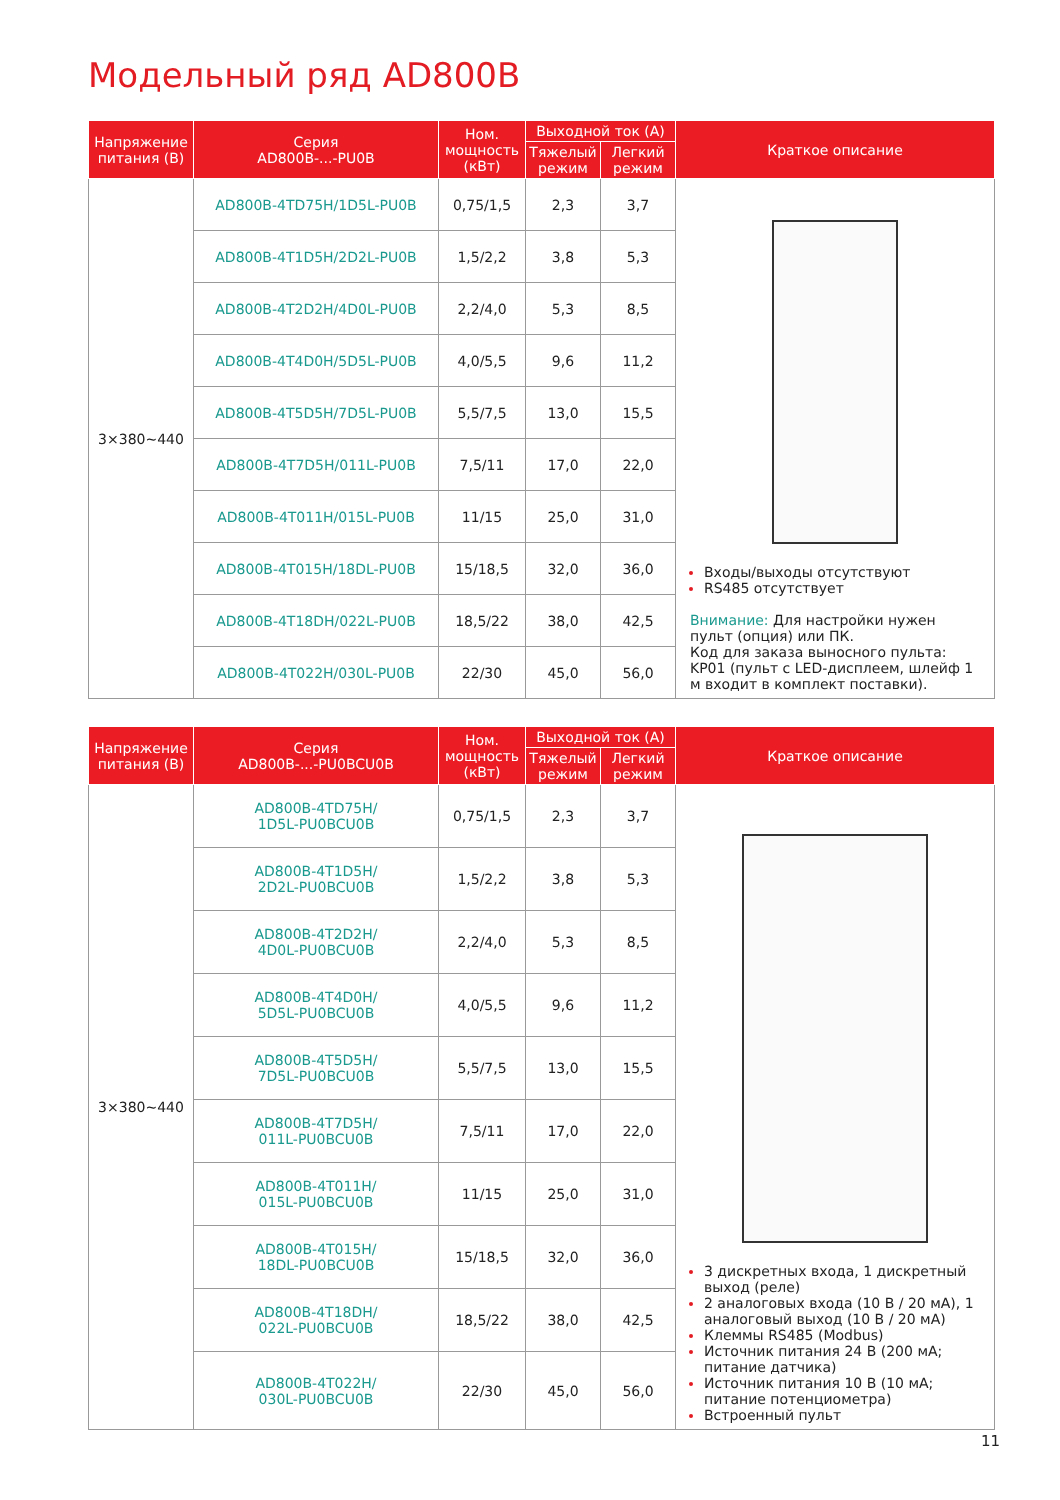Модельный ряд AD800B
| Напряжение питания (В) | Серия AD800B-...-PU0B | Ном. мощность (кВт) | Выходной ток (А) | | Краткое описание |
| --- | --- | --- | --- | --- | --- |
| | | | Тяжелый режим | Легкий режим | |
| 3×380~440 | AD800B-4TD75H/1D5L-PU0B | 0,75/1,5 | 2,3 | 3,7 | Входы/выходы отсутствуют RS485 отсутствует Внимание: Для настройки нужен пульт (опция) или ПК. Код для заказа выносного пульта: KP01 (пульт с LED-дисплеем, шлейф 1 м входит в комплект поставки). |
| | AD800B-4T1D5H/2D2L-PU0B | 1,5/2,2 | 3,8 | 5,3 | |
| | AD800B-4T2D2H/4D0L-PU0B | 2,2/4,0 | 5,3 | 8,5 | |
| | AD800B-4T4D0H/5D5L-PU0B | 4,0/5,5 | 9,6 | 11,2 | |
| | AD800B-4T5D5H/7D5L-PU0B | 5,5/7,5 | 13,0 | 15,5 | |
| | AD800B-4T7D5H/011L-PU0B | 7,5/11 | 17,0 | 22,0 | |
| | AD800B-4T011H/015L-PU0B | 11/15 | 25,0 | 31,0 | |
| | AD800B-4T015H/18DL-PU0B | 15/18,5 | 32,0 | 36,0 | |
| | AD800B-4T18DH/022L-PU0B | 18,5/22 | 38,0 | 42,5 | |
| | AD800B-4T022H/030L-PU0B | 22/30 | 45,0 | 56,0 | |
| Напряжение питания (В) | Серия AD800B-...-PU0BCU0B | Ном. мощность (кВт) | Выходной ток (А) | | Краткое описание |
| --- | --- | --- | --- | --- | --- |
| | | | Тяжелый режим | Легкий режим | |
| 3×380~440 | AD800B-4TD75H/ 1D5L-PU0BCU0B | 0,75/1,5 | 2,3 | 3,7 | 3 дискретных входа, 1 дискретный выход (реле) 2 аналоговых входа (10 В / 20 мА), 1 аналоговый выход (10 В / 20 мА) Клеммы RS485 (Modbus) Источник питания 24 В (200 мА; питание датчика) Источник питания 10 В (10 мА; питание потенциометра) Встроенный пульт |
| | AD800B-4T1D5H/ 2D2L-PU0BCU0B | 1,5/2,2 | 3,8 | 5,3 | |
| | AD800B-4T2D2H/ 4D0L-PU0BCU0B | 2,2/4,0 | 5,3 | 8,5 | |
| | AD800B-4T4D0H/ 5D5L-PU0BCU0B | 4,0/5,5 | 9,6 | 11,2 | |
| | AD800B-4T5D5H/ 7D5L-PU0BCU0B | 5,5/7,5 | 13,0 | 15,5 | |
| | AD800B-4T7D5H/ 011L-PU0BCU0B | 7,5/11 | 17,0 | 22,0 | |
| | AD800B-4T011H/ 015L-PU0BCU0B | 11/15 | 25,0 | 31,0 | |
| | AD800B-4T015H/ 18DL-PU0BCU0B | 15/18,5 | 32,0 | 36,0 | |
| | AD800B-4T18DH/ 022L-PU0BCU0B | 18,5/22 | 38,0 | 42,5 | |
| | AD800B-4T022H/ 030L-PU0BCU0B | 22/30 | 45,0 | 56,0 | |
11